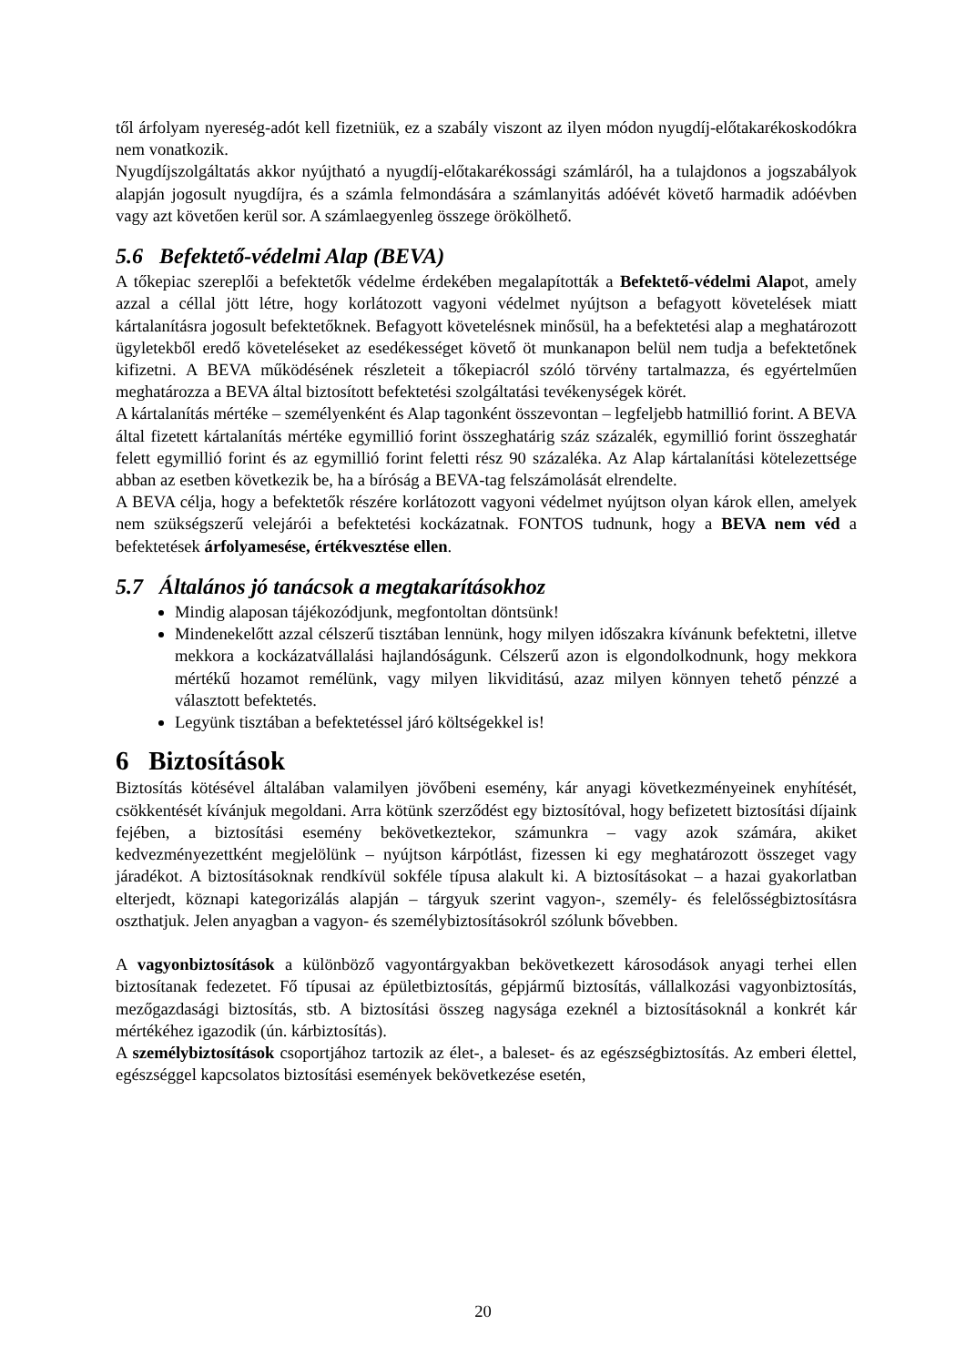től árfolyam nyereség-adót kell fizetniük, ez a szabály viszont az ilyen módon nyugdíj-előtakarékoskodókra nem vonatkozik.
Nyugdíjszolgáltatás akkor nyújtható a nyugdíj-előtakarékossági számláról, ha a tulajdonos a jogszabályok alapján jogosult nyugdíjra, és a számla felmondására a számlanyitás adóévét követő harmadik adóévben vagy azt követően kerül sor. A számlaegyenleg összege örökölhető.
5.6 Befektető-védelmi Alap (BEVA)
A tőkepiac szereplői a befektetők védelme érdekében megalapították a Befektető-védelmi Alapot, amely azzal a céllal jött létre, hogy korlátozott vagyoni védelmet nyújtson a befagyott követelések miatt kártalanításra jogosult befektetőknek. Befagyott követelésnek minősül, ha a befektetési alap a meghatározott ügyletekből eredő követeléseket az esedékességet követő öt munkanapon belül nem tudja a befektetőnek kifizetni. A BEVA működésének részleteit a tőkepiacról szóló törvény tartalmazza, és egyértelműen meghatározza a BEVA által biztosított befektetési szolgáltatási tevékenységek körét.
A kártalanítás mértéke – személyenként és Alap tagonként összevontan – legfeljebb hatmillió forint. A BEVA által fizetett kártalanítás mértéke egymillió forint összeghatárig száz százalék, egymillió forint összeghatár felett egymillió forint és az egymillió forint feletti rész 90 százaléka. Az Alap kártalanítási kötelezettsége abban az esetben következik be, ha a bíróság a BEVA-tag felszámolását elrendelte.
A BEVA célja, hogy a befektetők részére korlátozott vagyoni védelmet nyújtson olyan károk ellen, amelyek nem szükségszerű velejárói a befektetési kockázatnak. FONTOS tudnunk, hogy a BEVA nem véd a befektetések árfolyamesése, értékvesztése ellen.
5.7 Általános jó tanácsok a megtakarításokhoz
Mindig alaposan tájékozódjunk, megfontoltan döntsünk!
Mindenekelőtt azzal célszerű tisztában lennünk, hogy milyen időszakra kívánunk befektetni, illetve mekkora a kockázatvállalási hajlandóságunk. Célszerű azon is elgondolkodnunk, hogy mekkora mértékű hozamot remélünk, vagy milyen likviditású, azaz milyen könnyen tehető pénzzé a választott befektetés.
Legyünk tisztában a befektetéssel járó költségekkel is!
6 Biztosítások
Biztosítás kötésével általában valamilyen jövőbeni esemény, kár anyagi következményeinek enyhítését, csökkentését kívánjuk megoldani. Arra kötünk szerződést egy biztosítóval, hogy befizetett biztosítási díjaink fejében, a biztosítási esemény bekövetkeztekor, számunkra – vagy azok számára, akiket kedvezményezettként megjelölünk – nyújtson kárpótlást, fizessen ki egy meghatározott összeget vagy járadékot. A biztosításoknak rendkívül sokféle típusa alakult ki. A biztosításokat – a hazai gyakorlatban elterjedt, köznapi kategorizálás alapján – tárgyuk szerint vagyon-, személy- és felelősségbiztosításra oszthatjuk. Jelen anyagban a vagyon- és személybiztosításokról szólunk bővebben.
A vagyonbiztosítások a különböző vagyontárgyakban bekövetkezett károsodások anyagi terhei ellen biztosítanak fedezetet. Fő típusai az épületbiztosítás, gépjármű biztosítás, vállalkozási vagyonbiztosítás, mezőgazdasági biztosítás, stb. A biztosítási összeg nagysága ezeknél a biztosításoknál a konkrét kár mértékéhez igazodik (ún. kárbiztosítás).
A személybiztosítások csoportjához tartozik az élet-, a baleset- és az egészségbiztosítás. Az emberi élettel, egészséggel kapcsolatos biztosítási események bekövetkezése esetén,
20